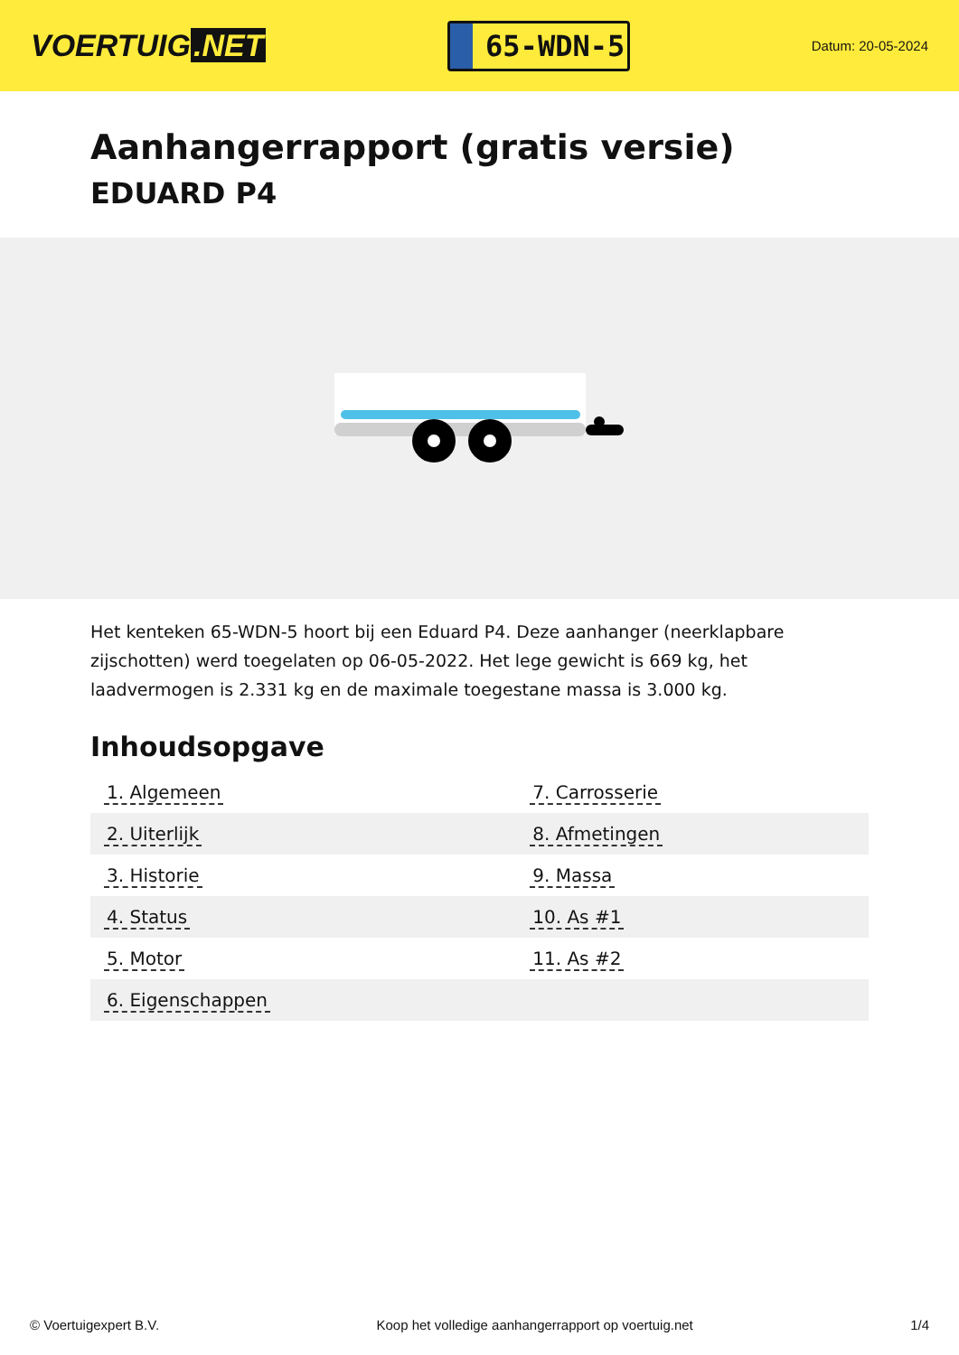VOERTUIG.NET
65-WDN-5
Datum: 20-05-2024
Aanhangerrapport (gratis versie)
EDUARD P4
Het kenteken 65-WDN-5 hoort bij een Eduard P4. Deze aanhanger (neerklapbare zijschotten) werd toegelaten op 06-05-2022. Het lege gewicht is 669 kg, het laadvermogen is 2.331 kg en de maximale toegestane massa is 3.000 kg.
Inhoudsopgave
| 1. Algemeen | 7. Carrosserie |
| 2. Uiterlijk | 8. Afmetingen |
| 3. Historie | 9. Massa |
| 4. Status | 10. As #1 |
| 5. Motor | 11. As #2 |
| 6. Eigenschappen | |
© Voertuigexpert B.V. Koop het volledige aanhangerrapport op voertuig.net
1/4